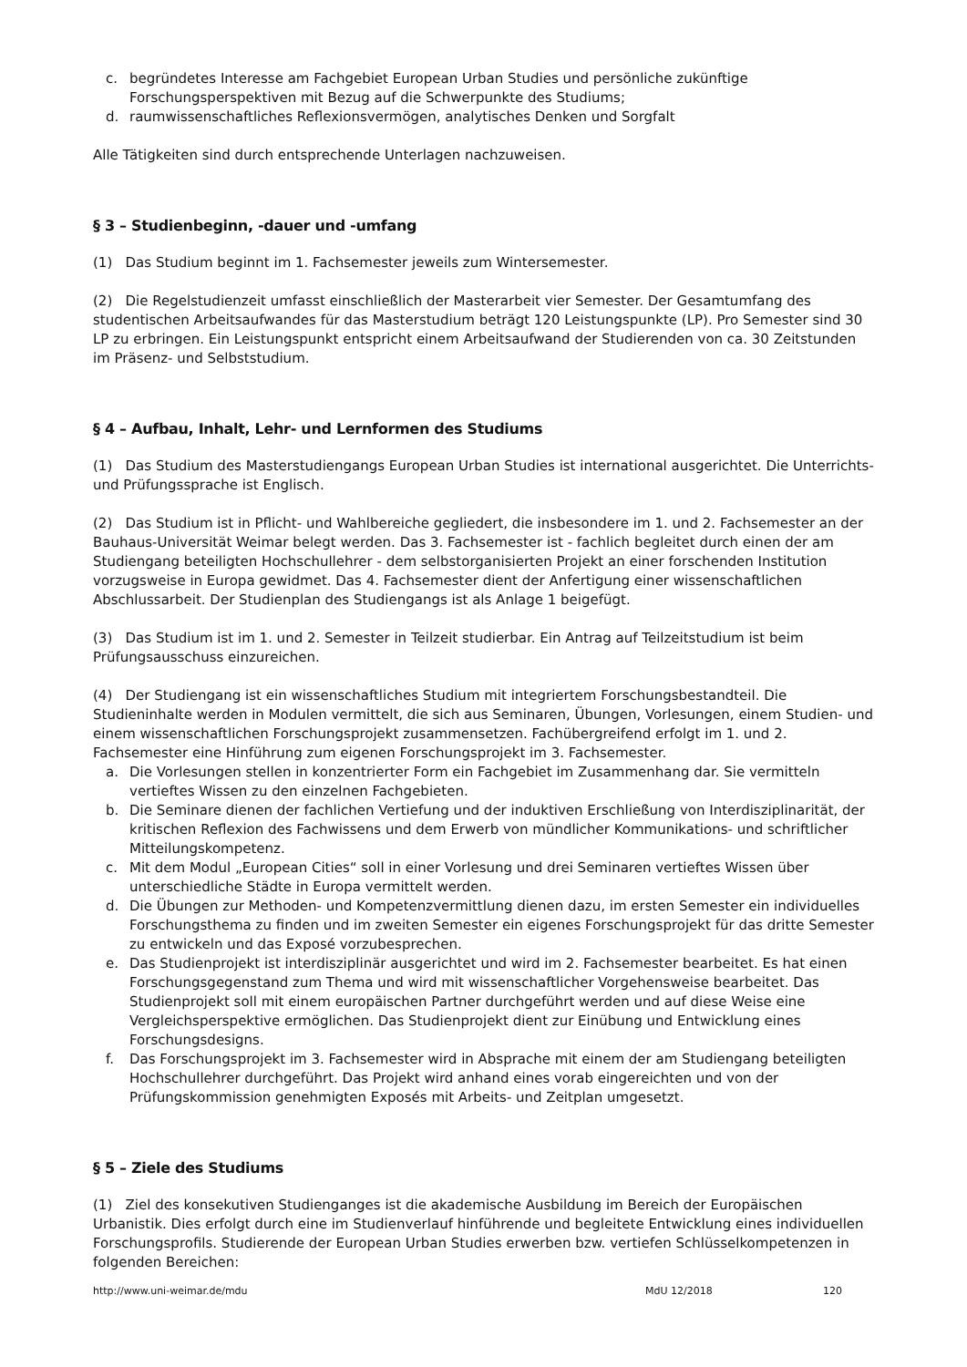c. begründetes Interesse am Fachgebiet European Urban Studies und persönliche zukünftige Forschungsperspektiven mit Bezug auf die Schwerpunkte des Studiums;
d. raumwissenschaftliches Reflexionsvermögen, analytisches Denken und Sorgfalt
Alle Tätigkeiten sind durch entsprechende Unterlagen nachzuweisen.
§ 3 – Studienbeginn, -dauer und -umfang
(1) Das Studium beginnt im 1. Fachsemester jeweils zum Wintersemester.
(2) Die Regelstudienzeit umfasst einschließlich der Masterarbeit vier Semester. Der Gesamtumfang des studentischen Arbeitsaufwandes für das Masterstudium beträgt 120 Leistungspunkte (LP). Pro Semester sind 30 LP zu erbringen. Ein Leistungspunkt entspricht einem Arbeitsaufwand der Studierenden von ca. 30 Zeitstunden im Präsenz- und Selbststudium.
§ 4 – Aufbau, Inhalt, Lehr- und Lernformen des Studiums
(1) Das Studium des Masterstudiengangs European Urban Studies ist international ausgerichtet. Die Unterrichts- und Prüfungssprache ist Englisch.
(2) Das Studium ist in Pflicht- und Wahlbereiche gegliedert, die insbesondere im 1. und 2. Fachsemester an der Bauhaus-Universität Weimar belegt werden. Das 3. Fachsemester ist - fachlich begleitet durch einen der am Studiengang beteiligten Hochschullehrer - dem selbstorganisierten Projekt an einer forschenden Institution vorzugsweise in Europa gewidmet. Das 4. Fachsemester dient der Anfertigung einer wissenschaftlichen Abschlussarbeit. Der Studienplan des Studiengangs ist als Anlage 1 beigefügt.
(3) Das Studium ist im 1. und 2. Semester in Teilzeit studierbar. Ein Antrag auf Teilzeitstudium ist beim Prüfungsausschuss einzureichen.
(4) Der Studiengang ist ein wissenschaftliches Studium mit integriertem Forschungsbestandteil. Die Studieninhalte werden in Modulen vermittelt, die sich aus Seminaren, Übungen, Vorlesungen, einem Studien- und einem wissenschaftlichen Forschungsprojekt zusammensetzen. Fachübergreifend erfolgt im 1. und 2. Fachsemester eine Hinführung zum eigenen Forschungsprojekt im 3. Fachsemester.
a. Die Vorlesungen stellen in konzentrierter Form ein Fachgebiet im Zusammenhang dar. Sie vermitteln vertieftes Wissen zu den einzelnen Fachgebieten.
b. Die Seminare dienen der fachlichen Vertiefung und der induktiven Erschließung von Interdisziplinarität, der kritischen Reflexion des Fachwissens und dem Erwerb von mündlicher Kommunikations- und schriftlicher Mitteilungskompetenz.
c. Mit dem Modul „European Cities“ soll in einer Vorlesung und drei Seminaren vertieftes Wissen über unterschiedliche Städte in Europa vermittelt werden.
d. Die Übungen zur Methoden- und Kompetenzvermittlung dienen dazu, im ersten Semester ein individuelles Forschungsthema zu finden und im zweiten Semester ein eigenes Forschungsprojekt für das dritte Semester zu entwickeln und das Exposé vorzubesprechen.
e. Das Studienprojekt ist interdisziplinär ausgerichtet und wird im 2. Fachsemester bearbeitet. Es hat einen Forschungsgegenstand zum Thema und wird mit wissenschaftlicher Vorgehensweise bearbeitet. Das Studienprojekt soll mit einem europäischen Partner durchgeführt werden und auf diese Weise eine Vergleichsperspektive ermöglichen. Das Studienprojekt dient zur Einübung und Entwicklung eines Forschungsdesigns.
f. Das Forschungsprojekt im 3. Fachsemester wird in Absprache mit einem der am Studiengang beteiligten Hochschullehrer durchgeführt. Das Projekt wird anhand eines vorab eingereichten und von der Prüfungskommission genehmigten Exposés mit Arbeits- und Zeitplan umgesetzt.
§ 5 – Ziele des Studiums
(1) Ziel des konsekutiven Studienganges ist die akademische Ausbildung im Bereich der Europäischen Urbanistik. Dies erfolgt durch eine im Studienverlauf hinführende und begleitete Entwicklung eines individuellen Forschungsprofils. Studierende der European Urban Studies erwerben bzw. vertiefen Schlüsselkompetenzen in folgenden Bereichen:
http://www.uni-weimar.de/mdu MdU 12/2018 120